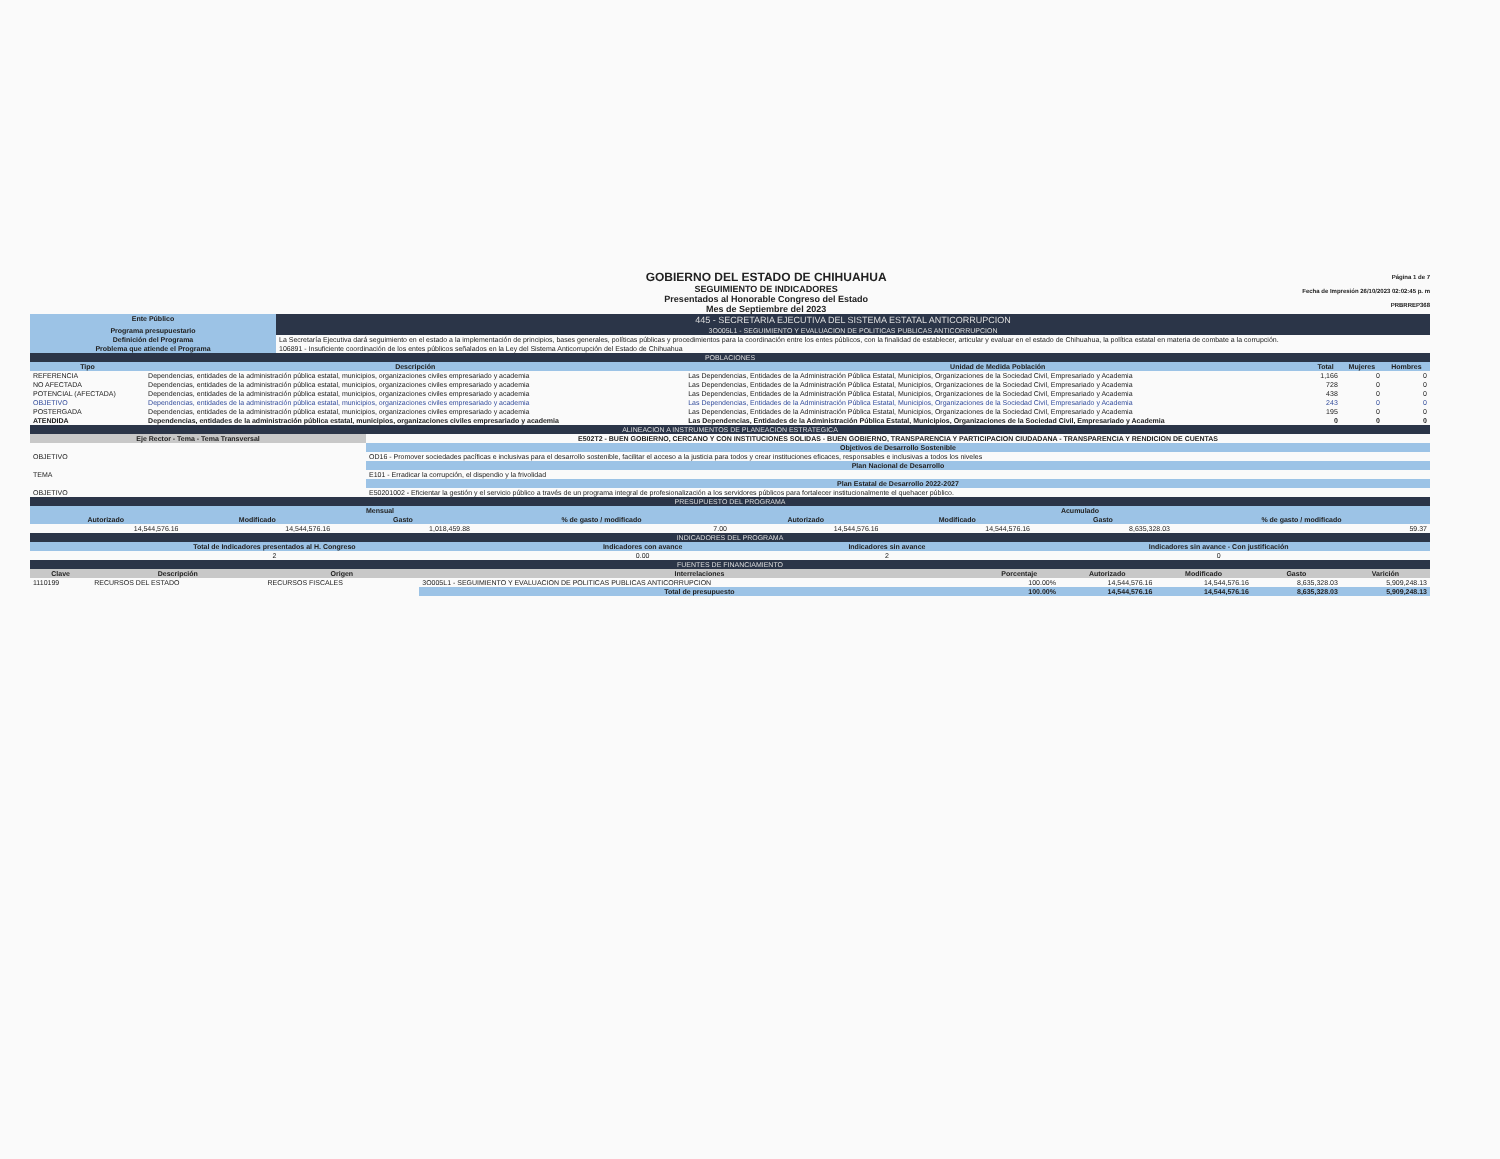GOBIERNO DEL ESTADO DE CHIHUAHUA
SEGUIMIENTO DE INDICADORES
Presentados al Honorable Congreso del Estado
Mes de Septiembre del 2023
Página 1 de 7
Fecha de Impresión 26/10/2023 02:02:45 p. m
PRBRREP368
| Ente Público | 445 - SECRETARIA EJECUTIVA DEL SISTEMA ESTATAL ANTICORRUPCION |
| Programa presupuestario | 3O005L1 - SEGUIMIENTO Y EVALUACION DE POLITICAS PUBLICAS ANTICORRUPCION |
| Definición del Programa | La Secretaría Ejecutiva dará seguimiento en el estado a la implementación de principios, bases generales, políticas públicas y procedimientos para la coordinación entre los entes públicos, con la finalidad de establecer, articular y evaluar en el estado de Chihuahua, la política estatal en materia de combate a la corrupción. |
| Problema que atiende el Programa | 106891 - Insuficiente coordinación de los entes públicos señalados en la Ley del Sistema Anticorrupción del Estado de Chihuahua |
| POBLACIONES | | | | | |
| Tipo | Descripción | Unidad de Medida Población | Total | Mujeres | Hombres |
| REFERENCIA | Dependencias, entidades de la administración pública estatal, municipios, organizaciones civiles empresariado y academia | Las Dependencias, Entidades de la Administración Pública Estatal, Municipios, Organizaciones de la Sociedad Civil, Empresariado y Academia | 1,166 | 0 | 0 |
| NO AFECTADA | Dependencias, entidades de la administración pública estatal, municipios, organizaciones civiles empresariado y academia | Las Dependencias, Entidades de la Administración Pública Estatal, Municipios, Organizaciones de la Sociedad Civil, Empresariado y Academia | 728 | 0 | 0 |
| POTENCIAL (AFECTADA) | Dependencias, entidades de la administración pública estatal, municipios, organizaciones civiles empresariado y academia | Las Dependencias, Entidades de la Administración Pública Estatal, Municipios, Organizaciones de la Sociedad Civil, Empresariado y Academia | 438 | 0 | 0 |
| OBJETIVO | Dependencias, entidades de la administración pública estatal, municipios, organizaciones civiles empresariado y academia | Las Dependencias, Entidades de la Administración Pública Estatal, Municipios, Organizaciones de la Sociedad Civil, Empresariado y Academia | 243 | 0 | 0 |
| POSTERGADA | Dependencias, entidades de la administración pública estatal, municipios, organizaciones civiles empresariado y academia | Las Dependencias, Entidades de la Administración Pública Estatal, Municipios, Organizaciones de la Sociedad Civil, Empresariado y Academia | 195 | 0 | 0 |
| ATENDIDA | Dependencias, entidades de la administración pública estatal, municipios, organizaciones civiles empresariado y academia | Las Dependencias, Entidades de la Administración Pública Estatal, Municipios, Organizaciones de la Sociedad Civil, Empresariado y Academia | 0 | 0 | 0 |
| ALINEACION A INSTRUMENTOS DE PLANEACION ESTRATEGICA | |
| Eje Rector - Tema - Tema Transversal | E502T2 - BUEN GOBIERNO, CERCANO Y CON INSTITUCIONES SOLIDAS - BUEN GOBIERNO, TRANSPARENCIA Y PARTICIPACION CIUDADANA - TRANSPARENCIA Y RENDICION DE CUENTAS |
| | Objetivos de Desarrollo Sostenible |
| OBJETIVO | OD16 - Promover sociedades pacíficas e inclusivas para el desarrollo sostenible, facilitar el acceso a la justicia para todos y crear instituciones eficaces, responsables e inclusivas a todos los niveles |
| | Plan Nacional de Desarrollo |
| TEMA | E101 - Erradicar la corrupción, el dispendio y la frivolidad |
| | Plan Estatal de Desarrollo 2022-2027 |
| OBJETIVO | E50201002 - Eficientar la gestión y el servicio público a través de un programa integral de profesionalización a los servidores públicos para fortalecer institucionalmente el quehacer público. |
| PRESUPUESTO DEL PROGRAMA | | | | | | | |
| Mensual | | | | Acumulado | | | |
| Autorizado | Modificado | Gasto | % de gasto / modificado | Autorizado | Modificado | Gasto | % de gasto / modificado |
| 14,544,576.16 | 14,544,576.16 | 1,018,459.88 | 7.00 | 14,544,576.16 | 14,544,576.16 | 8,635,328.03 | 59.37 |
| INDICADORES DEL PROGRAMA | | | |
| Total de Indicadores presentados al H. Congreso | Indicadores con avance | Indicadores sin avance | Indicadores sin avance - Con justificación |
| 2 | 0.00 | 2 | 0 |
| FUENTES DE FINANCIAMIENTO | | | | | | | | |
| Clave | Descripción | Origen | Interrelaciones | Porcentaje | Autorizado | Modificado | Gasto | Varición |
| 1110199 | RECURSOS DEL ESTADO | RECURSOS FISCALES | 3O005L1 - SEGUIMIENTO Y EVALUACION DE POLITICAS PUBLICAS ANTICORRUPCION | 100.00% | 14,544,576.16 | 14,544,576.16 | 8,635,328.03 | 5,909,248.13 |
| | | | Total de presupuesto | 100.00% | 14,544,576.16 | 14,544,576.16 | 8,635,328.03 | 5,909,248.13 |